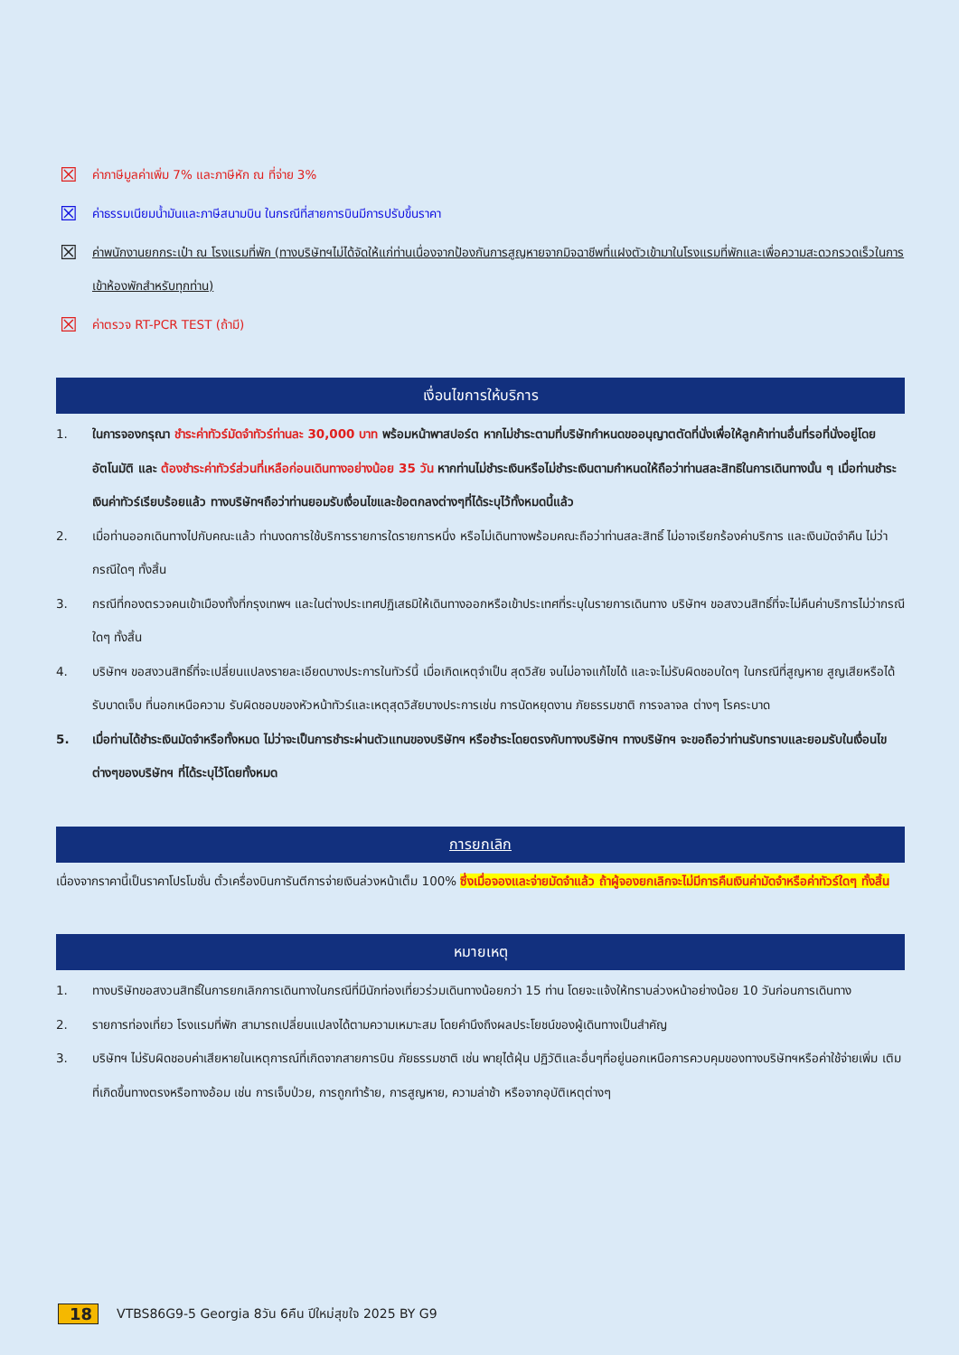☒ ค่าภาษีมูลค่าเพิ่ม 7% และภาษีหัก ณ ที่จ่าย 3%
☒ ค่าธรรมเนียมน้ำมันและภาษีสนามบิน ในกรณีที่สายการบินมีการปรับขึ้นราคา
☒ ค่าพนักงานยกกระเป๋า ณ โรงแรมที่พัก (ทางบริษัทฯไม่ได้จัดให้แก่ท่านเนื่องจากป้องกันการสูญหายจากมิจฉาชีพที่แฝงตัวเข้ามาในโรงแรมที่พักและเพื่อความสะดวกรวดเร็วในการเข้าห้องพักสำหรับทุกท่าน)
☒ ค่าตรวจ RT-PCR TEST (ถ้ามี)
เงื่อนไขการให้บริการ
1. ในการจองกรุณา ชำระค่าทัวร์มัดจำทัวร์ท่านละ 30,000 บาท พร้อมหน้าพาสปอร์ต หากไม่ชำระตามที่บริษัทกำหนดขออนุญาตตัดที่นั่งเพื่อให้ลูกค้าท่านอื่นที่รอที่นั่งอยู่โดยอัตโนมัติ และ ต้องชำระค่าทัวร์ส่วนที่เหลือก่อนเดินทางอย่างน้อย 35 วัน หากท่านไม่ชำระเงินหรือไม่ชำระเงินตามกำหนดให้ถือว่าท่านสละสิทธิในการเดินทางนั้น ๆ เมื่อท่านชำระเงินค่าทัวร์เรียบร้อยแล้ว ทางบริษัทฯถือว่าท่านยอมรับเงื่อนไขและข้อตกลงต่างๆที่ได้ระบุไว้ทั้งหมดนี้แล้ว
2. เมื่อท่านออกเดินทางไปกับคณะแล้ว ท่านงดการใช้บริการรายการใดรายการหนึ่ง หรือไม่เดินทางพร้อมคณะถือว่าท่านสละสิทธิ์ ไม่อาจเรียกร้องค่าบริการ และเงินมัดจำคืน ไม่ว่ากรณีใดๆ ทั้งสิ้น
3. กรณีที่กองตรวจคนเข้าเมืองทั้งที่กรุงเทพฯ และในต่างประเทศปฏิเสธมิให้เดินทางออกหรือเข้าประเทศที่ระบุในรายการเดินทาง บริษัทฯ ขอสงวนสิทธิ์ที่จะไม่คืนค่าบริการไม่ว่ากรณีใดๆ ทั้งสิ้น
4. บริษัทฯ ขอสงวนสิทธิ์ที่จะเปลี่ยนแปลงรายละเอียดบางประการในทัวร์นี้ เมื่อเกิดเหตุจำเป็น สุดวิสัย จนไม่อาจแก้ไขได้ และจะไม่รับผิดชอบใดๆ ในกรณีที่สูญหาย สูญเสียหรือได้รับบาดเจ็บ ที่นอกเหนือความ รับผิดชอบของหัวหน้าทัวร์และเหตุสุดวิสัยบางประการเช่น การนัดหยุดงาน ภัยธรรมชาติ การจลาจล ต่างๆ โรคระบาด
5. เมื่อท่านได้ชำระเงินมัดจำหรือทั้งหมด ไม่ว่าจะเป็นการชำระผ่านตัวแทนของบริษัทฯ หรือชำระโดยตรงกับทางบริษัทฯ ทางบริษัทฯ จะขอถือว่าท่านรับทราบและยอมรับในเงื่อนไขต่างๆของบริษัทฯ ที่ได้ระบุไว้โดยทั้งหมด
การยกเลิก
เนื่องจากราคานี้เป็นราคาโปรโมชั่น ตั๋วเครื่องบินการันตีการจ่ายเงินล่วงหน้าเต็ม 100% ซึ่งเมื่อจองและจ่ายมัดจำแล้ว ถ้าผู้จองยกเลิกจะไม่มีการคืนเงินค่ามัดจำหรือค่าทัวร์ใดๆ ทั้งสิ้น
หมายเหตุ
1. ทางบริษัทขอสงวนสิทธิ์ในการยกเลิกการเดินทางในกรณีที่มีนักท่องเที่ยวร่วมเดินทางน้อยกว่า 15 ท่าน โดยจะแจ้งให้ทราบล่วงหน้าอย่างน้อย 10 วันก่อนการเดินทาง
2. รายการท่องเที่ยว โรงแรมที่พัก สามารถเปลี่ยนแปลงได้ตามความเหมาะสม โดยคำนึงถึงผลประโยชน์ของผู้เดินทางเป็นสำคัญ
3. บริษัทฯ ไม่รับผิดชอบค่าเสียหายในเหตุการณ์ที่เกิดจากสายการบิน ภัยธรรมชาติ เช่น พายุไต้ฝุ่น ปฏิวัติและอื่นๆที่อยู่นอกเหนือการควบคุมของทางบริษัทฯหรือค่าใช้จ่ายเพิ่ม เติมที่เกิดขึ้นทางตรงหรือทางอ้อม เช่น การเจ็บป่วย, การถูกทำร้าย, การสูญหาย, ความล่าช้า หรือจากอุบัติเหตุต่างๆ
18 VTBS86G9-5 Georgia 8วัน 6คืน ปีใหม่สุขใจ 2025 BY G9